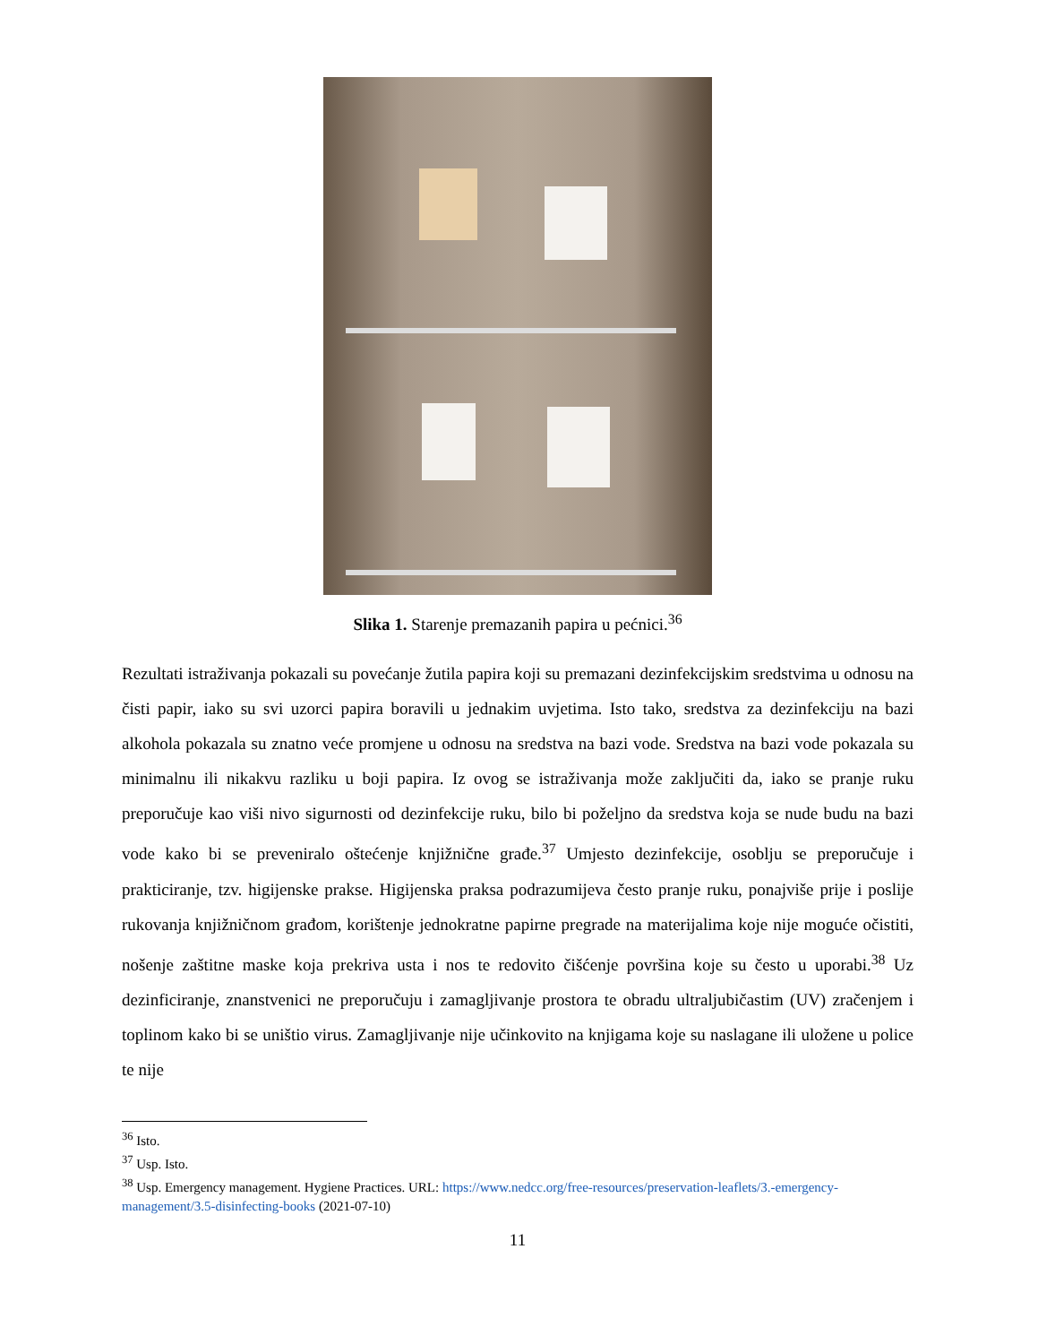Slika 1. Starenje premazanih papira u pećnici.<sup>36</sup>
Rezultati istraživanja pokazali su povećanje žutila papira koji su premazani dezinfekcijskim sredstvima u odnosu na čisti papir, iako su svi uzorci papira boravili u jednakim uvjetima. Isto tako, sredstva za dezinfekciju na bazi alkohola pokazala su znatno veće promjene u odnosu na sredstva na bazi vode. Sredstva na bazi vode pokazala su minimalnu ili nikakvu razliku u boji papira. Iz ovog se istraživanja može zaključiti da, iako se pranje ruku preporučuje kao viši nivo sigurnosti od dezinfekcije ruku, bilo bi poželjno da sredstva koja se nude budu na bazi vode kako bi se preveniralo oštećenje knjižnične građe.<sup>37</sup> Umjesto dezinfekcije, osoblju se preporučuje i prakticiranje, tzv. higijenske prakse. Higijenska praksa podrazumijeva često pranje ruku, ponajviše prije i poslije rukovanja knjižničnom građom, korištenje jednokratne papirne pregrade na materijalima koje nije moguće očistiti, nošenje zaštitne maske koja prekriva usta i nos te redovito čišćenje površina koje su često u uporabi.<sup>38</sup> Uz dezinficiranje, znanstvenici ne preporučuju i zamagljivanje prostora te obradu ultraljubičastim (UV) zračenjem i toplinom kako bi se uništio virus. Zamagljivanje nije učinkovito na knjigama koje su naslagane ili uložene u police te nije
<sup>36</sup> Isto.
<sup>37</sup> Usp. Isto.
<sup>38</sup> Usp. Emergency management. Hygiene Practices. URL: https://www.nedcc.org/free-resources/preservation-leaflets/3.-emergency-management/3.5-disinfecting-books (2021-07-10)
11